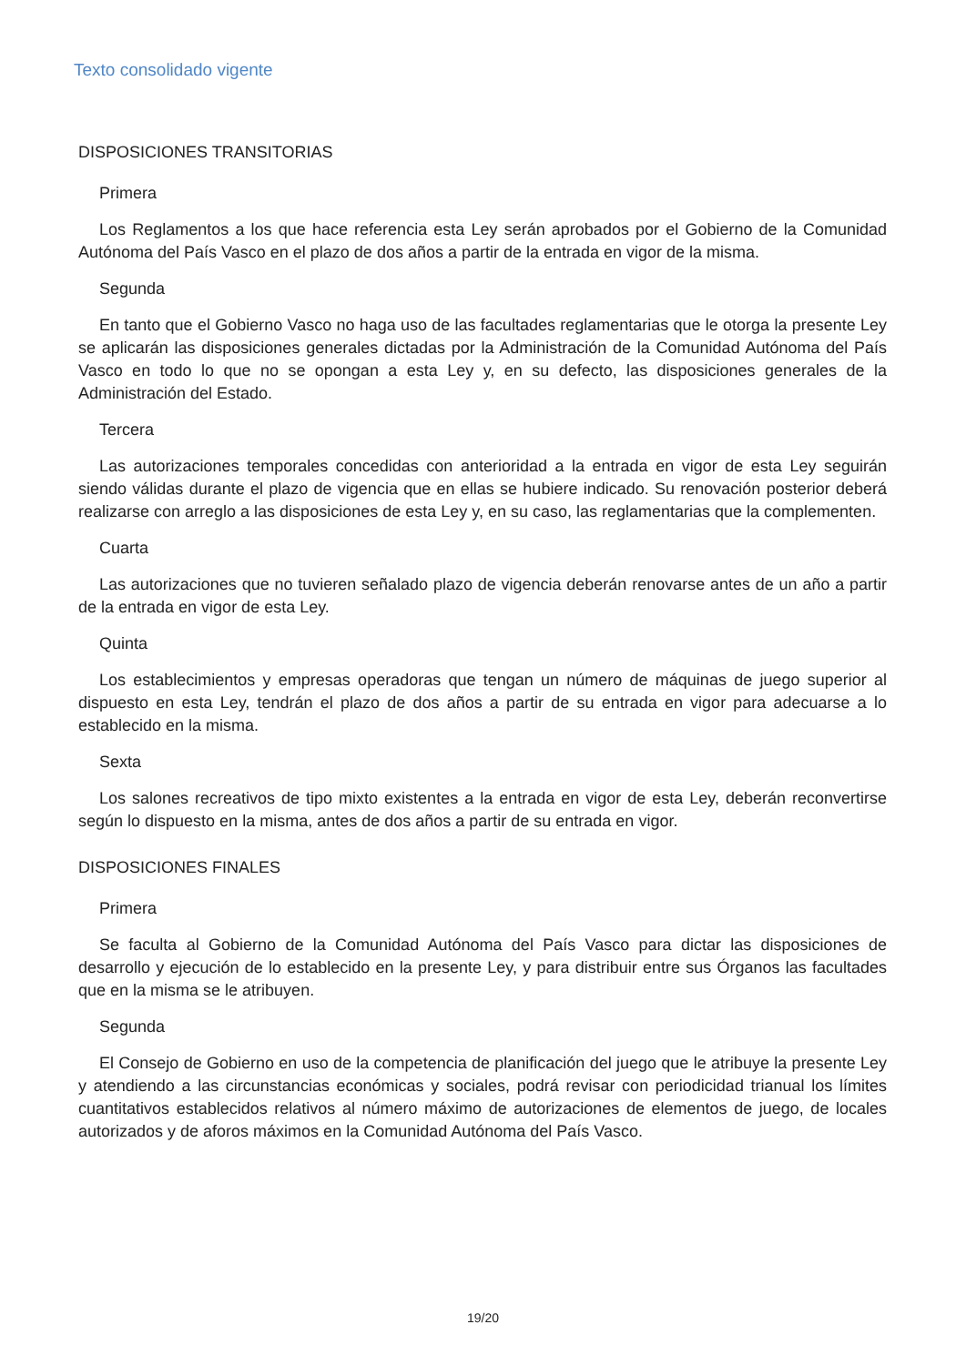Texto consolidado vigente
DISPOSICIONES TRANSITORIAS
Primera
Los Reglamentos a los que hace referencia esta Ley serán aprobados por el Gobierno de la Comunidad Autónoma del País Vasco en el plazo de dos años a partir de la entrada en vigor de la misma.
Segunda
En tanto que el Gobierno Vasco no haga uso de las facultades reglamentarias que le otorga la presente Ley se aplicarán las disposiciones generales dictadas por la Administración de la Comunidad Autónoma del País Vasco en todo lo que no se opongan a esta Ley y, en su defecto, las disposiciones generales de la Administración del Estado.
Tercera
Las autorizaciones temporales concedidas con anterioridad a la entrada en vigor de esta Ley seguirán siendo válidas durante el plazo de vigencia que en ellas se hubiere indicado. Su renovación posterior deberá realizarse con arreglo a las disposiciones de esta Ley y, en su caso, las reglamentarias que la complementen.
Cuarta
Las autorizaciones que no tuvieren señalado plazo de vigencia deberán renovarse antes de un año a partir de la entrada en vigor de esta Ley.
Quinta
Los establecimientos y empresas operadoras que tengan un número de máquinas de juego superior al dispuesto en esta Ley, tendrán el plazo de dos años a partir de su entrada en vigor para adecuarse a lo establecido en la misma.
Sexta
Los salones recreativos de tipo mixto existentes a la entrada en vigor de esta Ley, deberán reconvertirse según lo dispuesto en la misma, antes de dos años a partir de su entrada en vigor.
DISPOSICIONES FINALES
Primera
Se faculta al Gobierno de la Comunidad Autónoma del País Vasco para dictar las disposiciones de desarrollo y ejecución de lo establecido en la presente Ley, y para distribuir entre sus Órganos las facultades que en la misma se le atribuyen.
Segunda
El Consejo de Gobierno en uso de la competencia de planificación del juego que le atribuye la presente Ley y atendiendo a las circunstancias económicas y sociales, podrá revisar con periodicidad trianual los límites cuantitativos establecidos relativos al número máximo de autorizaciones de elementos de juego, de locales autorizados y de aforos máximos en la Comunidad Autónoma del País Vasco.
19/20